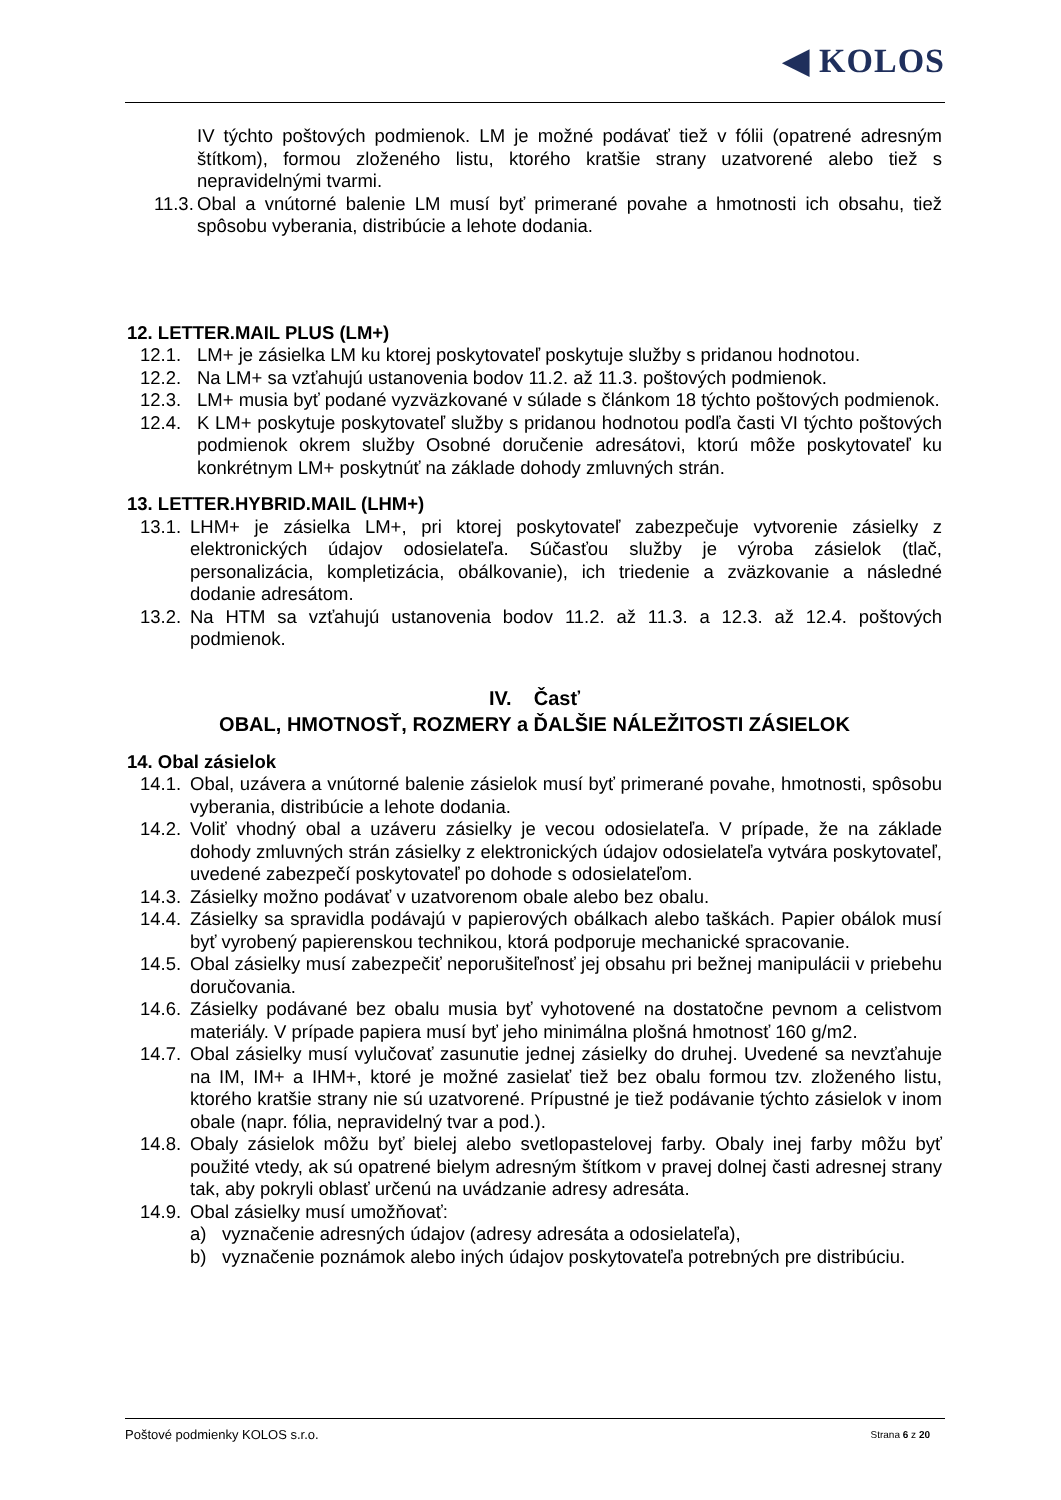◀ KOLOS
IV týchto poštových podmienok. LM je možné podávať tiež v fólii (opatrené adresným štítkom), formou zloženého listu, ktorého kratšie strany uzatvorené alebo tiež s nepravidelnými tvarmi.
11.3. Obal a vnútorné balenie LM musí byť primerané povahe a hmotnosti ich obsahu, tiež spôsobu vyberania, distribúcie a lehote dodania.
12. LETTER.MAIL PLUS (LM+)
12.1. LM+ je zásielka LM ku ktorej poskytovateľ poskytuje služby s pridanou hodnotou.
12.2. Na LM+ sa vzťahujú ustanovenia bodov 11.2. až 11.3. poštových podmienok.
12.3. LM+ musia byť podané vyzväzkované v súlade s článkom 18 týchto poštových podmienok.
12.4. K LM+ poskytuje poskytovateľ služby s pridanou hodnotou podľa časti VI týchto poštových podmienok okrem služby Osobné doručenie adresátovi, ktorú môže poskytovateľ ku konkrétnym LM+ poskytnúť na základe dohody zmluvných strán.
13. LETTER.HYBRID.MAIL (LHM+)
13.1. LHM+ je zásielka LM+, pri ktorej poskytovateľ zabezpečuje vytvorenie zásielky z elektronických údajov odosielateľa. Súčasťou služby je výroba zásielok (tlač, personalizácia, kompletizácia, obálkovanie), ich triedenie a zväzkovanie a následné dodanie adresátom.
13.2. Na HTM sa vzťahujú ustanovenia bodov 11.2. až 11.3. a 12.3. až 12.4. poštových podmienok.
IV. Časť
OBAL, HMOTNOSŤ, ROZMERY a ĎALŠIE NÁLEŽITOSTI ZÁSIELOK
14. Obal zásielok
14.1. Obal, uzávera a vnútorné balenie zásielok musí byť primerané povahe, hmotnosti, spôsobu vyberania, distribúcie a lehote dodania.
14.2. Voliť vhodný obal a uzáveru zásielky je vecou odosielateľa. V prípade, že na základe dohody zmluvných strán zásielky z elektronických údajov odosielateľa vytvára poskytovateľ, uvedené zabezpečí poskytovateľ po dohode s odosielateľom.
14.3. Zásielky možno podávať v uzatvorenom obale alebo bez obalu.
14.4. Zásielky sa spravidla podávajú v papierových obálkach alebo taškách. Papier obálok musí byť vyrobený papierenskou technikou, ktorá podporuje mechanické spracovanie.
14.5. Obal zásielky musí zabezpečiť neporušiteľnosť jej obsahu pri bežnej manipulácii v priebehu doručovania.
14.6. Zásielky podávané bez obalu musia byť vyhotovené na dostatočne pevnom a celistvom materiály. V prípade papiera musí byť jeho minimálna plošná hmotnosť 160 g/m2.
14.7. Obal zásielky musí vylučovať zasunutie jednej zásielky do druhej. Uvedené sa nevzťahuje na IM, IM+ a IHM+, ktoré je možné zasielať tiež bez obalu formou tzv. zloženého listu, ktorého kratšie strany nie sú uzatvorené. Prípustné je tiež podávanie týchto zásielok v inom obale (napr. fólia, nepravidelný tvar a pod.).
14.8. Obaly zásielok môžu byť bielej alebo svetlopastelovej farby. Obaly inej farby môžu byť použité vtedy, ak sú opatrené bielym adresným štítkom v pravej dolnej časti adresnej strany tak, aby pokryli oblasť určenú na uvádzanie adresy adresáta.
14.9. Obal zásielky musí umožňovať:
a) vyznačenie adresných údajov (adresy adresáta a odosielateľa),
b) vyznačenie poznámok alebo iných údajov poskytovateľa potrebných pre distribúciu.
Poštové podmienky KOLOS s.r.o. Strana 6 z 20